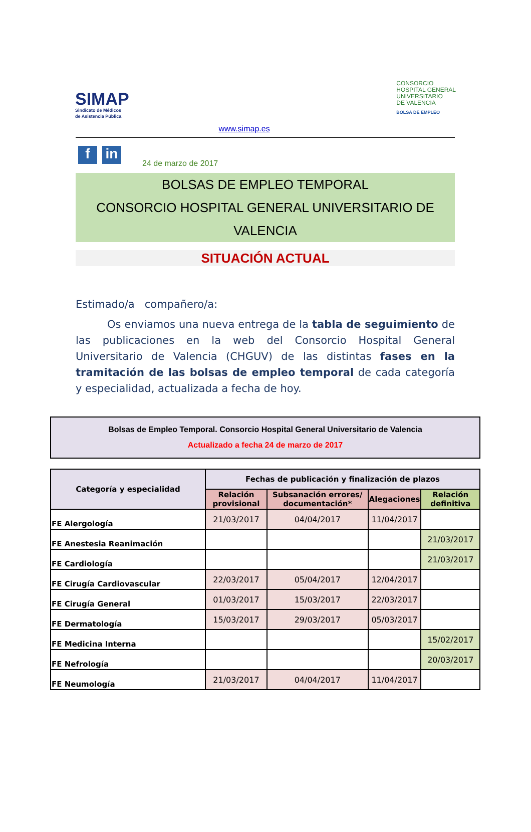SIMAP
Sindicato de Médicos
de Asistencia Pública
CONSORCIO
HOSPITAL GENERAL
UNIVERSITARIO
DE VALENCIA
BOLSA DE EMPLEO
www.simap.es
f in
24 de marzo de 2017
BOLSAS DE EMPLEO TEMPORAL
CONSORCIO HOSPITAL GENERAL UNIVERSITARIO DE VALENCIA
SITUACIÓN ACTUAL
Estimado/a compañero/a:
Os enviamos una nueva entrega de la tabla de seguimiento de las publicaciones en la web del Consorcio Hospital General Universitario de Valencia (CHGUV) de las distintas fases en la tramitación de las bolsas de empleo temporal de cada categoría y especialidad, actualizada a fecha de hoy.
Bolsas de Empleo Temporal. Consorcio Hospital General Universitario de Valencia
Actualizado a fecha 24 de marzo de 2017
| Categoría y especialidad | Fechas de publicación y finalización de plazos | | | |
| --- | --- | --- | --- | --- |
| | Relación provisional | Subsanación errores/ documentación* | Alegaciones | Relación definitiva |
| FE Alergología | 21/03/2017 | 04/04/2017 | 11/04/2017 | |
| FE Anestesia Reanimación | | | | 21/03/2017 |
| FE Cardiología | | | | 21/03/2017 |
| FE Cirugía Cardiovascular | 22/03/2017 | 05/04/2017 | 12/04/2017 | |
| FE Cirugía General | 01/03/2017 | 15/03/2017 | 22/03/2017 | |
| FE Dermatología | 15/03/2017 | 29/03/2017 | 05/03/2017 | |
| FE Medicina Interna | | | | 15/02/2017 |
| FE Nefrología | | | | 20/03/2017 |
| FE Neumología | 21/03/2017 | 04/04/2017 | 11/04/2017 | |